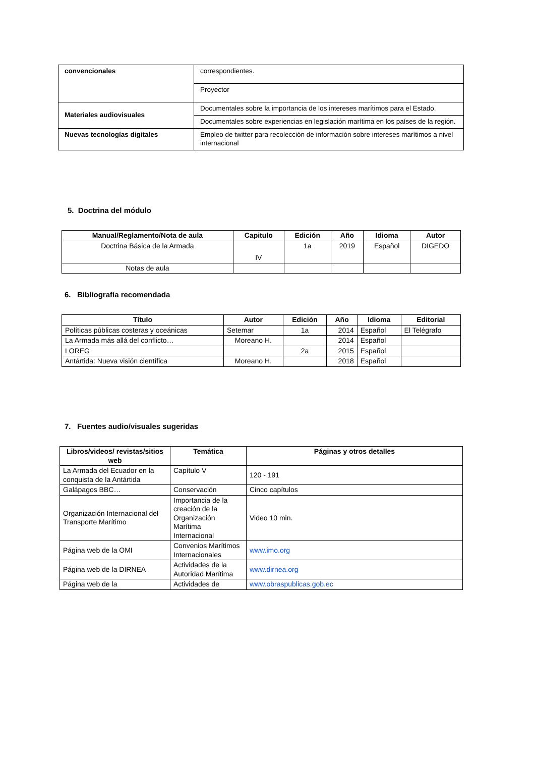| convencionales | correspondientes. |
| | Proyector |
| Materiales audiovisuales | Documentales sobre la importancia de los intereses marítimos para el Estado. |
| | Documentales sobre experiencias en legislación marítima en los países de la región. |
| Nuevas tecnologías digitales | Empleo de twitter para recolección de información sobre intereses marítimos a nivel internacional |
5. Doctrina del módulo
| Manual/Reglamento/Nota de aula | Capitulo | Edición | Año | Idioma | Autor |
| --- | --- | --- | --- | --- | --- |
| Doctrina Básica de la Armada | IV | 1a | 2019 | Español | DIGEDO |
| Notas de aula | | | | | |
6. Bibliografía recomendada
| Título | Autor | Edición | Año | Idioma | Editorial |
| --- | --- | --- | --- | --- | --- |
| Políticas públicas costeras y oceánicas | Setemar | 1a | 2014 | Español | El Telégrafo |
| La Armada más allá del conflicto… | Moreano H. | | 2014 | Español | |
| LOREG | | 2a | 2015 | Español | |
| Antártida: Nueva visión científica | Moreano H. | | 2018 | Español | |
7. Fuentes audio/visuales sugeridas
| Libros/videos/ revistas/sitios web | Temática | Páginas y otros detalles |
| --- | --- | --- |
| La Armada del Ecuador en la conquista de la Antártida | Capítulo V | 120 - 191 |
| Galápagos BBC… | Conservación | Cinco capítulos |
| Organización Internacional del Transporte Marítimo | Importancia de la creación de la Organización Marítima Internacional | Video 10 min. |
| Página web de la OMI | Convenios Marítimos Internacionales | www.imo.org |
| Página web de la DIRNEA | Actividades de la Autoridad Marítima | www.dirnea.org |
| Página web de la | Actividades de | www.obraspublicas.gob.ec |